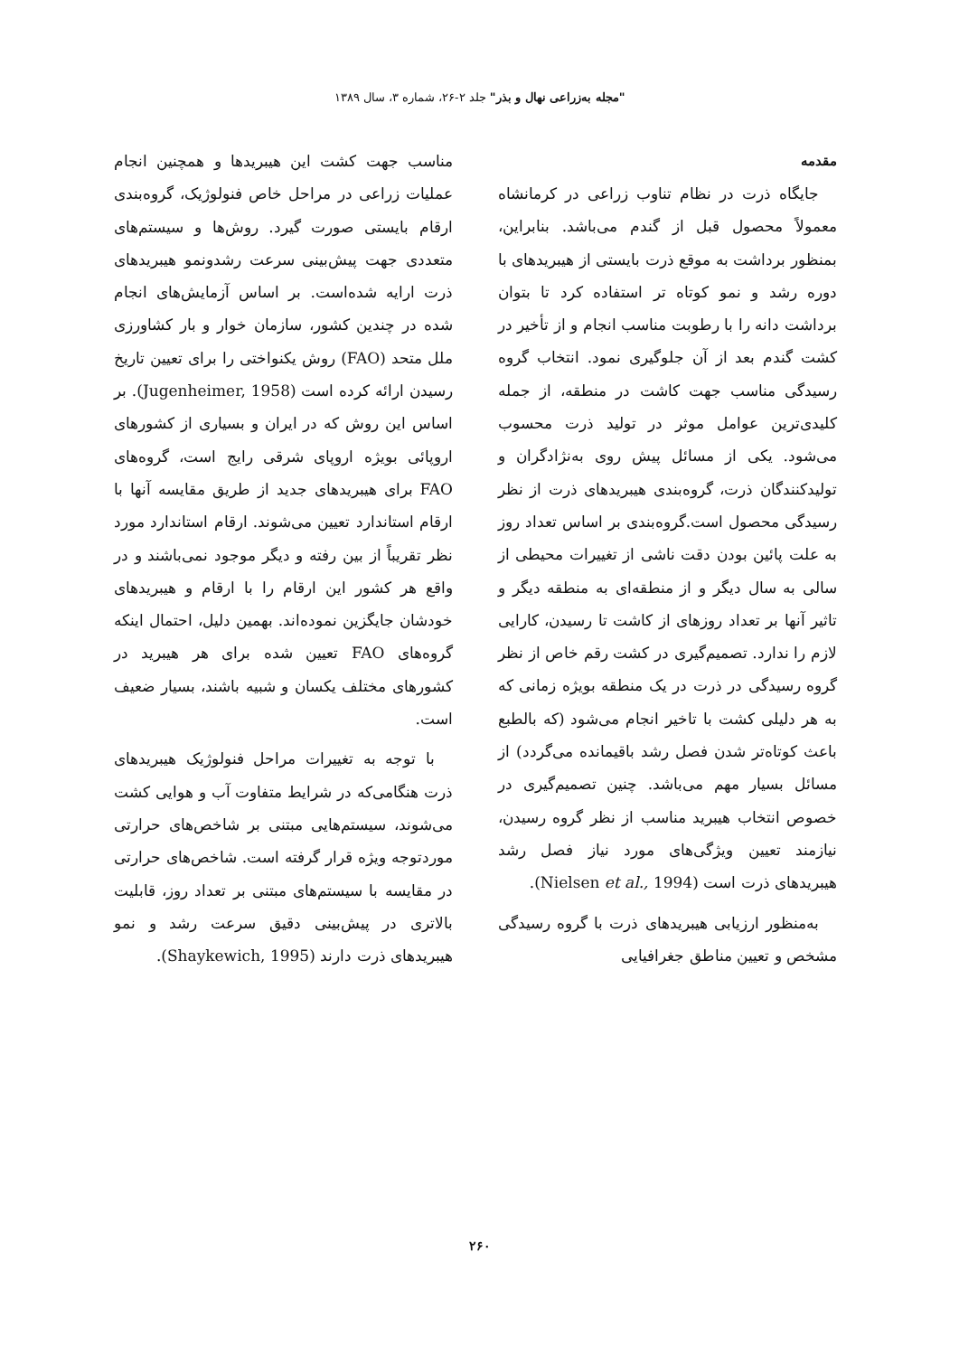"مجله به‌زراعی نهال و بذر" جلد ۲-۲۶، شماره ۳، سال ۱۳۸۹
مقدمه
جایگاه ذرت در نظام تناوب زراعی در کرمانشاه معمولاً محصول قبل از گندم می‌باشد. بنابراین، بمنظور برداشت به موقع ذرت بایستی از هیبریدهای با دوره رشد و نمو کوتاه تر استفاده کرد تا بتوان برداشت دانه را با رطوبت مناسب انجام و از تأخیر در کشت گندم بعد از آن جلوگیری نمود. انتخاب گروه رسیدگی مناسب جهت کاشت در منطقه، از جمله کلیدی‌ترین عوامل موثر در تولید ذرت محسوب می‌شود. یکی از مسائل پیش روی به‌نژادگران و تولیدکنندگان ذرت، گروه‌بندی هیبریدهای ذرت از نظر رسیدگی محصول است.گروه‌بندی بر اساس تعداد روز به علت پائین بودن دقت ناشی از تغییرات محیطی از سالی به سال دیگر و از منطقه‌ای به منطقه دیگر و تاثیر آنها بر تعداد روزهای از کاشت تا رسیدن، کارایی لازم را ندارد. تصمیم‌گیری در کشت رقم خاص از نظر گروه رسیدگی در ذرت در یک منطقه بویژه زمانی که به هر دلیلی کشت با تاخیر انجام می‌شود (که بالطبع باعث کوتاه‌تر شدن فصل رشد باقیمانده می‌گردد) از مسائل بسیار مهم می‌باشد. چنین تصمیم‌گیری در خصوص انتخاب هیبرید مناسب از نظر گروه رسیدن، نیازمند تعیین ویژگی‌های مورد نیاز فصل رشد هیبریدهای ذرت است (Nielsen et al., 1994).
به‌منظور ارزیابی هیبریدهای ذرت با گروه رسیدگی مشخص و تعیین مناطق جغرافیایی
مناسب جهت کشت این هیبریدها و همچنین انجام عملیات زراعی در مراحل خاص فنولوژیک، گروه‌بندی ارقام بایستی صورت گیرد. روش‌ها و سیستم‌های متعددی جهت پیش‌بینی سرعت رشدونمو هیبریدهای ذرت ارایه شده‌است. بر اساس آزمایش‌های انجام شده در چندین کشور، سازمان خوار و بار کشاورزی ملل متحد (FAO) روش یکنواختی را برای تعیین تاریخ رسیدن ارائه کرده است (Jugenheimer, 1958). بر اساس این روش که در ایران و بسیاری از کشورهای اروپائی بویژه اروپای شرقی رایج است، گروه‌های FAO برای هیبریدهای جدید از طریق مقایسه آنها با ارقام استاندارد تعیین می‌شوند. ارقام استاندارد مورد نظر تقریباً از بین رفته و دیگر موجود نمی‌باشند و در واقع هر کشور این ارقام را با ارقام و هیبریدهای خودشان جایگزین نموده‌اند. بهمین دلیل، احتمال اینکه گروه‌های FAO تعیین شده برای هر هیبرید در کشورهای مختلف یکسان و شبیه باشند، بسیار ضعیف است.
با توجه به تغییرات مراحل فنولوژیک هیبریدهای ذرت هنگامی‌که در شرایط متفاوت آب و هوایی کشت می‌شوند، سیستم‌هایی مبتنی بر شاخص‌های حرارتی موردتوجه ویژه قرار گرفته است. شاخص‌های حرارتی در مقایسه با سیستم‌های مبتنی بر تعداد روز، قابلیت بالاتری در پیش‌بینی دقیق سرعت رشد و نمو هیبریدهای ذرت دارند (Shaykewich, 1995).
۲۶۰